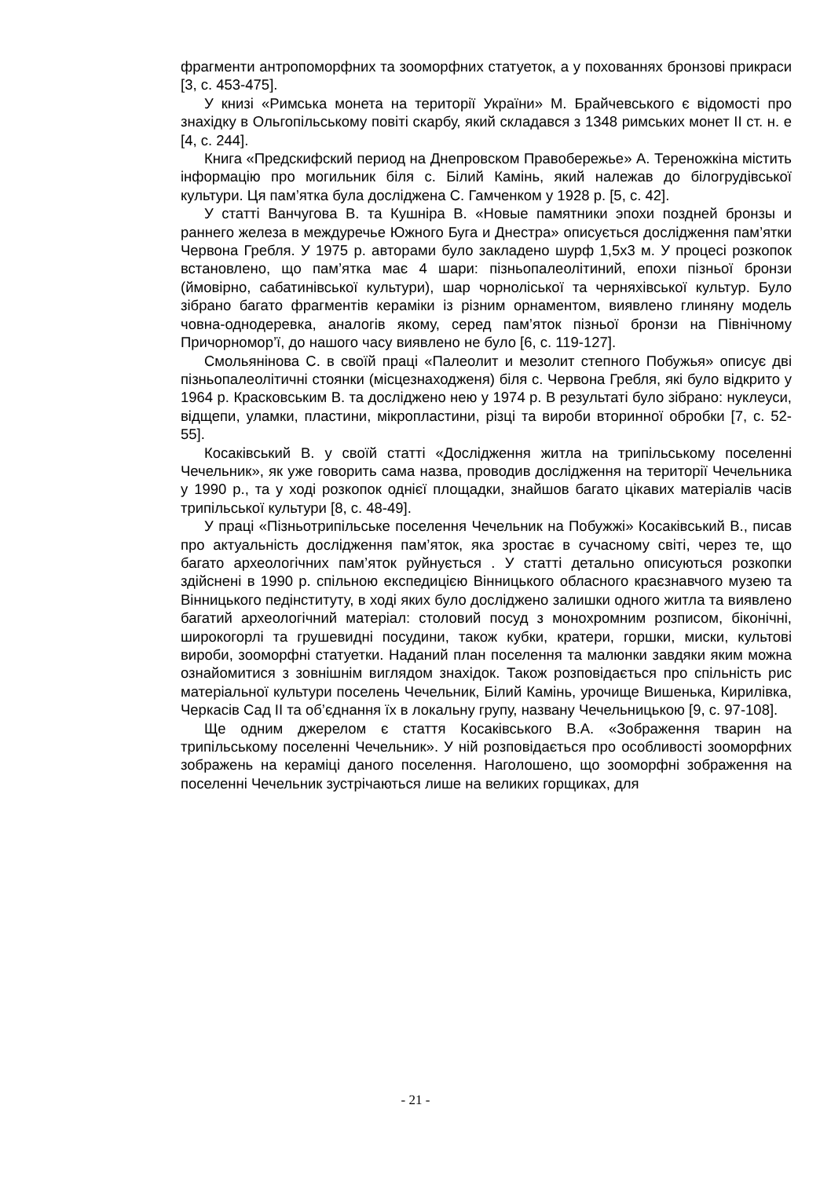фрагменти антропоморфних та зооморфних статуеток, а у похованнях бронзові прикраси [3, с. 453-475].
У книзі «Римська монета на території України» М. Брайчевського є відомості про знахідку в Ольгопільському повіті скарбу, який складався з 1348 римських монет ІІ ст. н. е [4, с. 244].
Книга «Предскифский период на Днепровском Правобережье» А. Тереножкіна містить інформацію про могильник біля с. Білий Камінь, який належав до білогрудівської культури. Ця пам’ятка була досліджена С. Гамченком у 1928 р. [5, с. 42].
У статті Ванчугова В. та Кушніра В. «Новые памятники эпохи поздней бронзы и раннего железа в междуречье Южного Буга и Днестра» описується дослідження пам’ятки Червона Гребля. У 1975 р. авторами було закладено шурф 1,5х3 м. У процесі розкопок встановлено, що пам’ятка має 4 шари: пізньопалеолітиний, епохи пізньої бронзи (ймовірно, сабатинівської культури), шар чорноліської та черняхівської культур. Було зібрано багато фрагментів кераміки із різним орнаментом, виявлено глиняну модель човна-однодеревка, аналогів якому, серед пам’яток пізньої бронзи на Північному Причорномор’ї, до нашого часу виявлено не було [6, с. 119-127].
Смольянінова С. в своїй праці «Палеолит и мезолит степного Побужья» описує дві пізньопалеолітичні стоянки (місцезнаходженя) біля с. Червона Гребля, які було відкрито у 1964 р. Красковським В. та досліджено нею у 1974 р. В результаті було зібрано: нуклеуси, відщепи, уламки, пластини, мікропластини, різці та вироби вторинної обробки [7, с. 52-55].
Косаківський В. у своїй статті «Дослідження житла на трипільському поселенні Чечельник», як уже говорить сама назва, проводив дослідження на території Чечельника у 1990 р., та у ході розкопок однієї площадки, знайшов багато цікавих матеріалів часів трипільської культури [8, с. 48-49].
У праці «Пізньотрипільське поселення Чечельник на Побужжі» Косаківський В., писав про актуальність дослідження пам’яток, яка зростає в сучасному світі, через те, що багато археологічних пам’яток руйнується . У статті детально описуються розкопки здійснені в 1990 р. спільною експедицією Вінницького обласного краєзнавчого музею та Вінницького педінституту, в ході яких було досліджено залишки одного житла та виявлено багатий археологічний матеріал: столовий посуд з монохромним розписом, біконічні, широкогорлі та грушевидні посудини, також кубки, кратери, горшки, миски, культові вироби, зооморфні статуетки. Наданий план поселення та малюнки завдяки яким можна ознайомитися з зовнішнім виглядом знахідок. Також розповідається про спільність рис матеріальної культури поселень Чечельник, Білий Камінь, урочище Вишенька, Кирилівка, Черкасів Сад ІІ та об’єднання їх в локальну групу, названу Чечельницькою [9, с. 97-108].
Ще одним джерелом є стаття Косаківського В.А. «Зображення тварин на трипільському поселенні Чечельник». У ній розповідається про особливості зооморфних зображень на кераміці даного поселення. Наголошено, що зооморфні зображення на поселенні Чечельник зустрічаються лише на великих горщиках, для
- 21 -